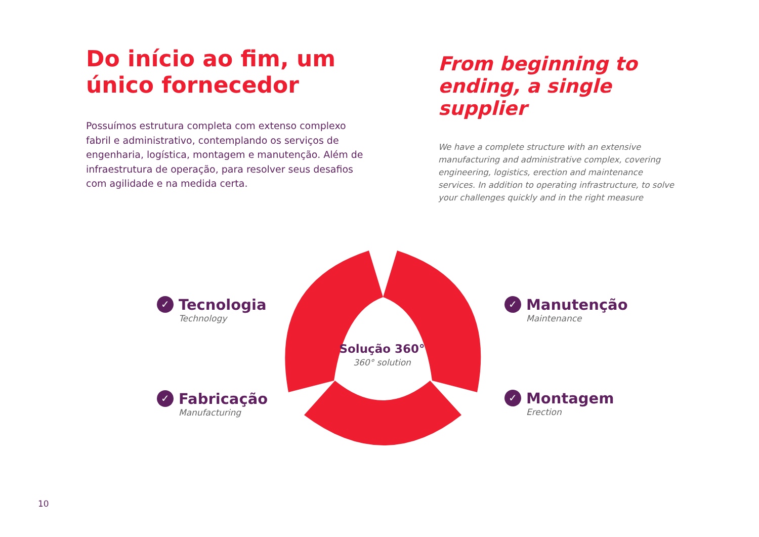Do início ao fim, um único fornecedor
Possuímos estrutura completa com extenso complexo fabril e administrativo, contemplando os serviços de engenharia, logística, montagem e manutenção. Além de infraestrutura de operação, para resolver seus desafios com agilidade e na medida certa.
From beginning to ending, a single supplier
We have a complete structure with an extensive manufacturing and administrative complex, covering engineering, logistics, erection and maintenance services. In addition to operating infrastructure, to solve your challenges quickly and in the right measure
✓
Tecnologia
Technology
✓
Fabricação
Manufacturing
✓
Manutenção
Maintenance
✓
Montagem
Erection
Solução 360°
360° solution
10